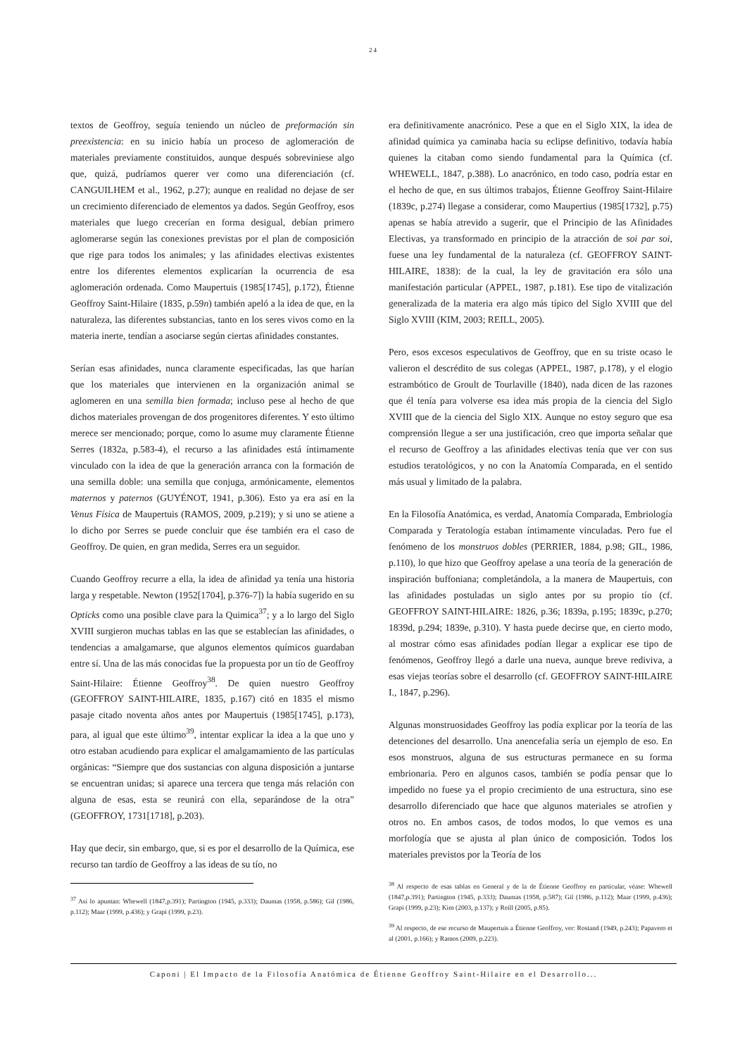24
textos de Geoffroy, seguía teniendo un núcleo de preformación sin preexistencia: en su inicio había un proceso de aglomeración de materiales previamente constituidos, aunque después sobreviniese algo que, quizá, pudríamos querer ver como una diferenciación (cf. CANGUILHEM et al., 1962, p.27); aunque en realidad no dejase de ser un crecimiento diferenciado de elementos ya dados. Según Geoffroy, esos materiales que luego crecerían en forma desigual, debían primero aglomerarse según las conexiones previstas por el plan de composición que rige para todos los animales; y las afinidades electivas existentes entre los diferentes elementos explicarían la ocurrencia de esa aglomeración ordenada. Como Maupertuis (1985[1745], p.172), Étienne Geoffroy Saint-Hilaire (1835, p.59n) también apeló a la idea de que, en la naturaleza, las diferentes substancias, tanto en los seres vivos como en la materia inerte, tendían a asociarse según ciertas afinidades constantes.
Serían esas afinidades, nunca claramente especificadas, las que harían que los materiales que intervienen en la organización animal se aglomeren en una semilla bien formada; incluso pese al hecho de que dichos materiales provengan de dos progenitores diferentes. Y esto último merece ser mencionado; porque, como lo asume muy claramente Étienne Serres (1832a, p.583-4), el recurso a las afinidades está íntimamente vinculado con la idea de que la generación arranca con la formación de una semilla doble: una semilla que conjuga, armónicamente, elementos maternos y paternos (GUYÉNOT, 1941, p.306). Esto ya era así en la Venus Física de Maupertuis (RAMOS, 2009, p.219); y si uno se atiene a lo dicho por Serres se puede concluir que ése también era el caso de Geoffroy. De quien, en gran medida, Serres era un seguidor.
Cuando Geoffroy recurre a ella, la idea de afinidad ya tenía una historia larga y respetable. Newton (1952[1704], p.376-7]) la había sugerido en su Opticks como una posible clave para la Quimica<sup>37</sup>; y a lo largo del Siglo XVIII surgieron muchas tablas en las que se establecían las afinidades, o tendencias a amalgamarse, que algunos elementos químicos guardaban entre sí. Una de las más conocidas fue la propuesta por un tío de Geoffroy Saint-Hilaire: Étienne Geoffroy<sup>38</sup>. De quien nuestro Geoffroy (GEOFFROY SAINT-HILAIRE, 1835, p.167) citó en 1835 el mismo pasaje citado noventa años antes por Maupertuis (1985[1745], p.173), para, al igual que este último<sup>39</sup>, intentar explicar la idea a la que uno y otro estaban acudiendo para explicar el amalgamamiento de las partículas orgánicas: “Siempre que dos sustancias con alguna disposición a juntarse se encuentran unidas; si aparece una tercera que tenga más relación con alguna de esas, esta se reunirá con ella, separándose de la otra” (GEOFFROY, 1731[1718], p.203).
Hay que decir, sin embargo, que, si es por el desarrollo de la Química, ese recurso tan tardío de Geoffroy a las ideas de su tío, no
<sup>37</sup> Así lo apuntan: Whewell (1847,p.391); Partington (1945, p.333); Daumas (1958, p.586); Gil (1986, p.112); Maar (1999, p.436); y Grapi (1999, p.23).
era definitivamente anacrónico. Pese a que en el Siglo XIX, la idea de afinidad química ya caminaba hacia su eclipse definitivo, todavía había quienes la citaban como siendo fundamental para la Química (cf. WHEWELL, 1847, p.388). Lo anacrónico, en todo caso, podría estar en el hecho de que, en sus últimos trabajos, Étienne Geoffroy Saint-Hilaire (1839c, p.274) llegase a considerar, como Maupertius (1985[1732], p.75) apenas se había atrevido a sugerir, que el Principio de las Afinidades Electivas, ya transformado en principio de la atracción de soi par soi, fuese una ley fundamental de la naturaleza (cf. GEOFFROY SAINT-HILAIRE, 1838): de la cual, la ley de gravitación era sólo una manifestación particular (APPEL, 1987, p.181). Ese tipo de vitalización generalizada de la materia era algo más típico del Siglo XVIII que del Siglo XVIII (KIM, 2003; REILL, 2005).
Pero, esos excesos especulativos de Geoffroy, que en su triste ocaso le valieron el descrédito de sus colegas (APPEL, 1987, p.178), y el elogio estrambótico de Groult de Tourlaville (1840), nada dicen de las razones que él tenía para volverse esa idea más propia de la ciencia del Siglo XVIII que de la ciencia del Siglo XIX. Aunque no estoy seguro que esa comprensión llegue a ser una justificación, creo que importa señalar que el recurso de Geoffroy a las afinidades electivas tenía que ver con sus estudios teratológicos, y no con la Anatomía Comparada, en el sentido más usual y limitado de la palabra.
En la Filosofía Anatómica, es verdad, Anatomía Comparada, Embriología Comparada y Teratología estaban íntimamente vinculadas. Pero fue el fenómeno de los monstruos dobles (PERRIER, 1884, p.98; GIL, 1986, p.110), lo que hizo que Geoffroy apelase a una teoría de la generación de inspiración buffoniana; completándola, a la manera de Maupertuis, con las afinidades postuladas un siglo antes por su propio tío (cf. GEOFFROY SAINT-HILAIRE: 1826, p.36; 1839a, p.195; 1839c, p.270; 1839d, p.294; 1839e, p.310). Y hasta puede decirse que, en cierto modo, al mostrar cómo esas afinidades podían llegar a explicar ese tipo de fenómenos, Geoffroy llegó a darle una nueva, aunque breve rediviva, a esas viejas teorías sobre el desarrollo (cf. GEOFFROY SAINT-HILAIRE I., 1847, p.296).
Algunas monstruosidades Geoffroy las podía explicar por la teoría de las detenciones del desarrollo. Una anencefalia sería un ejemplo de eso. En esos monstruos, alguna de sus estructuras permanece en su forma embrionaria. Pero en algunos casos, también se podía pensar que lo impedido no fuese ya el propio crecimiento de una estructura, sino ese desarrollo diferenciado que hace que algunos materiales se atrofien y otros no. En ambos casos, de todos modos, lo que vemos es una morfología que se ajusta al plan único de composición. Todos los materiales previstos por la Teoría de los
<sup>38</sup> Al respecto de esas tablas en General y de la de Étienne Geoffroy en particular, véase: Whewell (1847,p.391); Partington (1945, p.333); Daumas (1958, p.587); Gil (1986, p.112); Maar (1999, p.436); Grapi (1999, p.23); Kim (2003, p.137); y Reill (2005, p.85).
<sup>39</sup> Al respecto, de ese recurso de Maupertuis a Étienne Geoffroy, ver: Rostand (1949, p.243); Papavero et al (2001, p.166); y Ramos (2009, p.223).
Caponi | El Impacto de la Filosofía Anatómica de Étienne Geoffroy Saint-Hilaire en el Desarrollo...